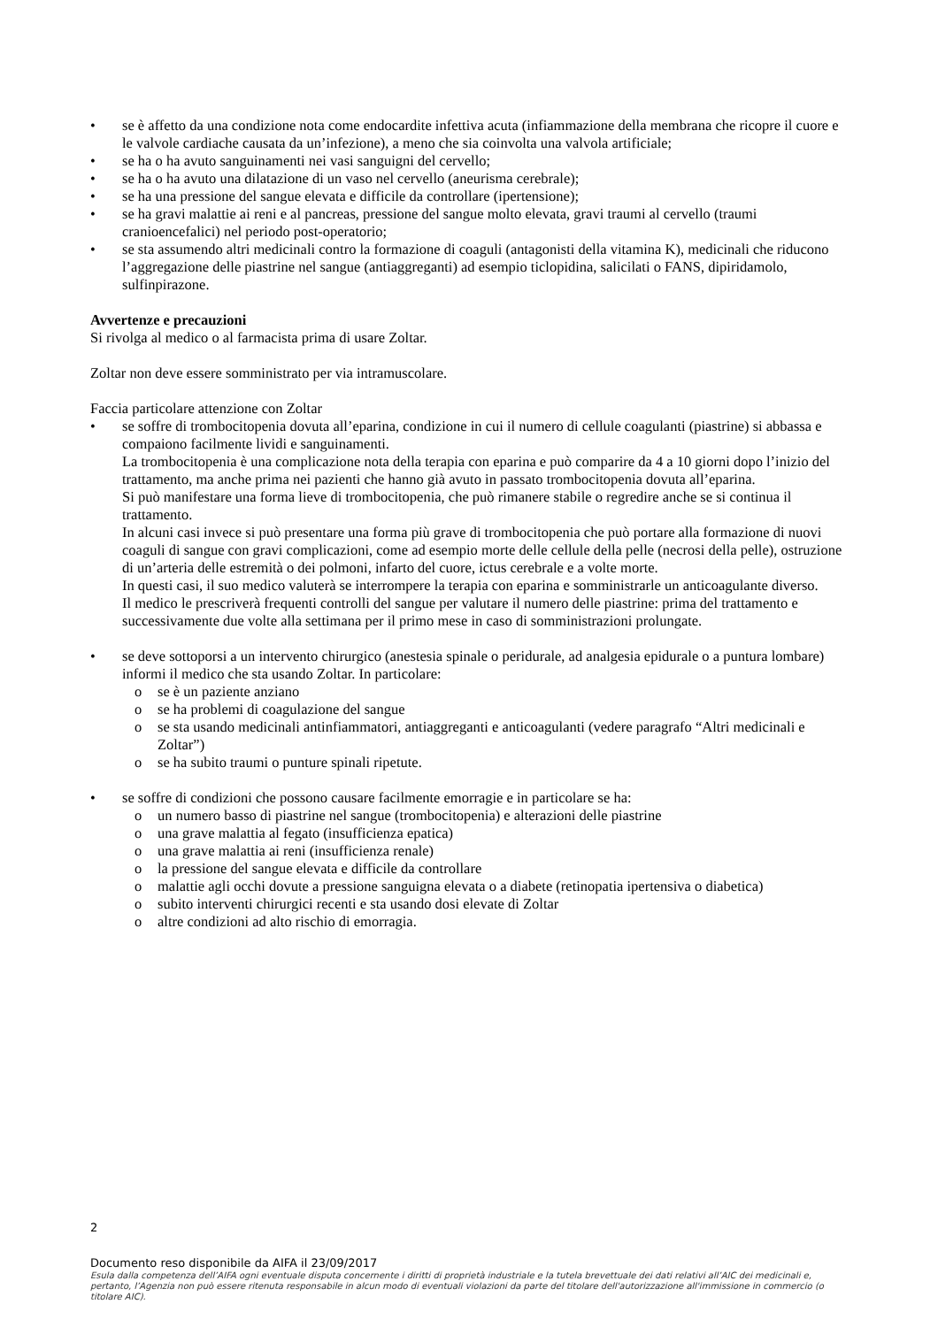• se è affetto da una condizione nota come endocardite infettiva acuta (infiammazione della membrana che ricopre il cuore e le valvole cardiache causata da un’infezione), a meno che sia coinvolta una valvola artificiale;
• se ha o ha avuto sanguinamenti nei vasi sanguigni del cervello;
• se ha o ha avuto una dilatazione di un vaso nel cervello (aneurisma cerebrale);
• se ha una pressione del sangue elevata e difficile da controllare (ipertensione);
• se ha gravi malattie ai reni e al pancreas, pressione del sangue molto elevata, gravi traumi al cervello (traumi cranioencefalici) nel periodo post-operatorio;
• se sta assumendo altri medicinali contro la formazione di coaguli (antagonisti della vitamina K), medicinali che riducono l’aggregazione delle piastrine nel sangue (antiaggreganti) ad esempio ticlopidina, salicilati o FANS, dipiridamolo, sulfinpirazone.
Avvertenze e precauzioni
Si rivolga al medico o al farmacista prima di usare Zoltar.
Zoltar non deve essere somministrato per via intramuscolare.
Faccia particolare attenzione con Zoltar
• se soffre di trombocitopenia dovuta all’eparina, condizione in cui il numero di cellule coagulanti (piastrine) si abbassa e compaiono facilmente lividi e sanguinamenti.
La trombocitopenia è una complicazione nota della terapia con eparina e può comparire da 4 a 10 giorni dopo l’inizio del trattamento, ma anche prima nei pazienti che hanno già avuto in passato trombocitopenia dovuta all’eparina.
Si può manifestare una forma lieve di trombocitopenia, che può rimanere stabile o regredire anche se si continua il trattamento.
In alcuni casi invece si può presentare una forma più grave di trombocitopenia che può portare alla formazione di nuovi coaguli di sangue con gravi complicazioni, come ad esempio morte delle cellule della pelle (necrosi della pelle), ostruzione di un’arteria delle estremità o dei polmoni, infarto del cuore, ictus cerebrale e a volte morte.
In questi casi, il suo medico valuterà se interrompere la terapia con eparina e somministrarle un anticoagulante diverso.
Il medico le prescriverà frequenti controlli del sangue per valutare il numero delle piastrine: prima del trattamento e successivamente due volte alla settimana per il primo mese in caso di somministrazioni prolungate.
• se deve sottoporsi a un intervento chirurgico (anestesia spinale o peridurale, ad analgesia epidurale o a puntura lombare) informi il medico che sta usando Zoltar. In particolare:
o se è un paziente anziano
o se ha problemi di coagulazione del sangue
o se sta usando medicinali antinfiammatori, antiaggreganti e anticoagulanti (vedere paragrafo “Altri medicinali e Zoltar”)
o se ha subito traumi o punture spinali ripetute.
• se soffre di condizioni che possono causare facilmente emorragie e in particolare se ha:
o un numero basso di piastrine nel sangue (trombocitopenia) e alterazioni delle piastrine
o una grave malattia al fegato (insufficienza epatica)
o una grave malattia ai reni (insufficienza renale)
o la pressione del sangue elevata e difficile da controllare
o malattie agli occhi dovute a pressione sanguigna elevata o a diabete (retinopatia ipertensiva o diabetica)
o subito interventi chirurgici recenti e sta usando dosi elevate di Zoltar
o altre condizioni ad alto rischio di emorragia.
2
Documento reso disponibile da AIFA il 23/09/2017
Esula dalla competenza dell’AIFA ogni eventuale disputa concernente i diritti di proprietà industriale e la tutela brevettuale dei dati relativi all’AIC dei medicinali e, pertanto, l’Agenzia non può essere ritenuta responsabile in alcun modo di eventuali violazioni da parte del titolare dell'autorizzazione all'immissione in commercio (o titolare AIC).